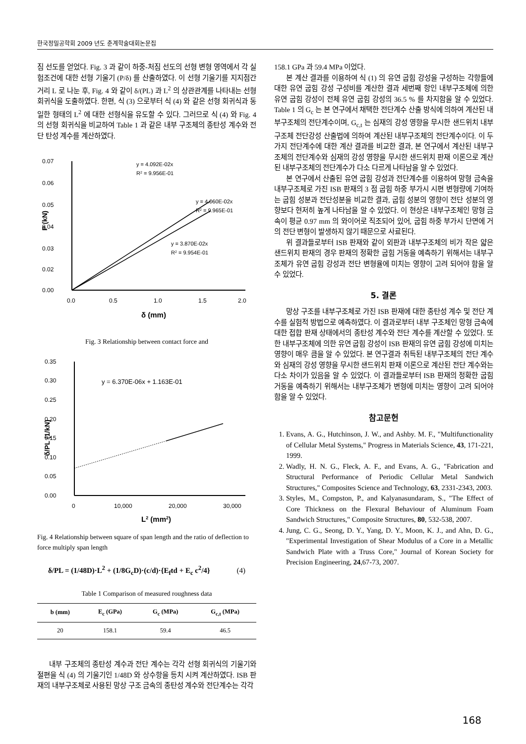한국정밀공학회 2009 년도 춘계학술대회논문집
짐 선도를 얻었다. Fig. 3 과 같이 하중-처짐 선도의 선형 변형 영역에서 각 실험조건에 대한 선형 기울기 (P/δ) 를 산출하였다. 이 선형 기울기를 지지점간 거리 L 로 나눈 후, Fig. 4 와 같이 δ/(PL) 과 L<sup>2</sup> 의 상관관계를 나타내는 선형 회귀식을 도출하였다. 한편, 식 (3) 으로부터 식 (4) 와 같은 선형 회귀식과 동일한 형태의 L<sup>2</sup> 에 대한 선형식을 유도할 수 있다. 그러므로 식 (4) 와 Fig. 4 의 선형 회귀식을 비교하여 Table 1 과 같은 내부 구조체의 종탄성 계수와 전단 탄성 계수를 계산하였다.
0.07
0.06
0.05
0.04
0.03
0.02
0.00
0.0
0.5
1.0
1.5
2.0
δ (mm)
P (kN)
y = 4.092E-02x
R2 = 9.956E-01
y = 4.060E-02x
R2 = 9.965E-01
y = 3.870E-02x
R2 = 9.954E-01
Fig. 3 Relationship between contact force and
0.35
0.30
0.25
0.20
0.15
0.10
0.05
0.00
0
10,000
20,000
30,000
L2 (mm2)
δ/PL (1/kN)
y = 6.370E-06x + 1.163E-01
Fig. 4 Relationship between square of span length and the ratio of deflection to force multiply span length
δ/PL = (1/48D)·L<sup>2</sup> + (1/8G<sub>c</sub>D)·(c/d)·{E<sub>f</sub>td + E<sub>c</sub> c<sup>2</sup>/4} (4)
Table 1 Comparison of measured roughness data
| b (mm) | E<sub>c</sub> (GPa) | G<sub>c</sub> (MPa) | G<sub>c,t</sub> (MPa) |
| --- | --- | --- | --- |
| 20 | 158.1 | 59.4 | 46.5 |
내부 구조체의 종탄성 계수과 전단 계수는 각각 선형 회귀식의 기울기와 절편을 식 (4) 의 기울기인 1/48D 와 상수항을 등치 시켜 계산하였다. ISB 판재의 내부구조체로 사용된 망상 구조 금속의 종탄성 계수와 전단계수는 각각
158.1 GPa 과 59.4 MPa 이었다.
본 계산 결과를 이용하여 식 (1) 의 유연 굽힘 강성을 구성하는 각항들에 대한 유연 굽힘 강성 구성비를 계산한 결과 세번째 항인 내부구조체에 의한 유연 굽힘 강성이 전체 유연 굽힘 강성의 36.5 % 를 차지함을 알 수 있었다. Table 1 의 G<sub>c</sub> 는 본 연구에서 채택한 전단계수 산출 방식에 의하여 계산된 내부구조체의 전단계수이며, G<sub>c,t</sub> 는 심재의 강성 영향을 무시한 샌드위치 내부구조체 전단강성 산출법에 의하여 계산된 내부구조체의 전단계수이다. 이 두 가지 전단계수에 대한 계산 결과를 비교한 결과, 본 연구에서 계산된 내부구조체의 전단계수와 심재의 강성 영향을 무시한 샌드위치 판재 이론으로 계산된 내부구조체의 전단계수가 다소 다르게 나타남을 알 수 있었다.
본 연구에서 산출된 유연 굽힘 강성과 전단계수를 이용하여 망형 금속을 내부구조체로 가진 ISB 판재의 3 점 굽힘 하중 부가시 시편 변형량에 기여하는 굽힘 성분과 전단성분을 비교한 결과, 굽힘 성분의 영향이 전단 성분의 영향보다 현저히 높게 나타남을 알 수 있었다. 이 현상은 내부구조체인 망형 금속이 평균 0.97 mm 의 와이어로 직조되어 있어, 굽힘 하중 부가시 단면에 거의 전단 변형이 발생하지 않기 때문으로 사료된다.
위 결과들로부터 ISB 판재와 같이 외판과 내부구조체의 비가 작은 얇은 샌드위치 판재의 경우 판재의 정확한 굽힘 거동을 예측하기 위해서는 내부구조체가 유연 굽힘 강성과 전단 변형율에 미치는 영향이 고려 되어야 함을 알 수 있었다.
5. 결론
망상 구조를 내부구조체로 가진 ISB 판재에 대한 종탄성 계수 및 전단 계수를 실험적 방법으로 예측하였다. 이 결과로부터 내부 구조체인 망형 금속에 대한 접합 판재 상태에서의 종탄성 계수와 전단 계수를 계산할 수 있었다. 또한 내부구조체에 의한 유연 굽힘 강성이 ISB 판재의 유연 굽힘 강성에 미치는 영향이 매우 큼을 알 수 있었다. 본 연구결과 취득된 내부구조체의 전단 계수와 심재의 강성 영향을 무시한 샌드위치 판재 이론으로 계산된 전단 계수와는 다소 차이가 있음을 알 수 있었다. 이 결과들로부터 ISB 판재의 정확한 굽힘 거동을 예측하기 위해서는 내부구조체가 변형에 미치는 영향이 고려 되어야 함을 알 수 있었다.
참고문헌
1. Evans, A. G., Hutchinson, J. W., and Ashby. M. F., "Multifunctionality of Cellular Metal Systems," Progress in Materials Science, 43, 171-221, 1999.
2. Wadly, H. N. G., Fleck, A. F., and Evans, A. G., "Fabrication and Structural Performance of Periodic Cellular Metal Sandwich Structures," Composites Science and Technology, 63, 2331-2343, 2003.
3. Styles, M., Compston, P., and Kalyanasundaram, S., "The Effect of Core Thickness on the Flexural Behaviour of Aluminum Foam Sandwich Structures," Composite Structures, 80, 532-538, 2007.
4. Jung, C. G., Seong, D. Y., Yang, D. Y., Moon, K. J., and Ahn, D. G., "Experimental Investigation of Shear Modulus of a Core in a Metallic Sandwich Plate with a Truss Core," Journal of Korean Society for Precision Engineering, 24,67-73, 2007.
168